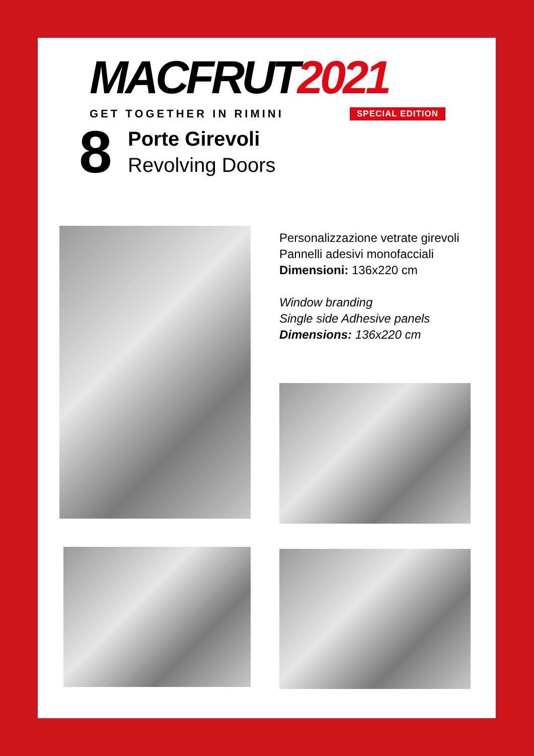MACFRUT 2021
GET TOGETHER IN RIMINI SPECIAL EDITION
8
Porte Girevoli
Revolving Doors
Personalizzazione vetrate girevoli
Pannelli adesivi monofacciali
Dimensioni: 136x220 cm
Window branding
Single side Adhesive panels
Dimensions: 136x220 cm